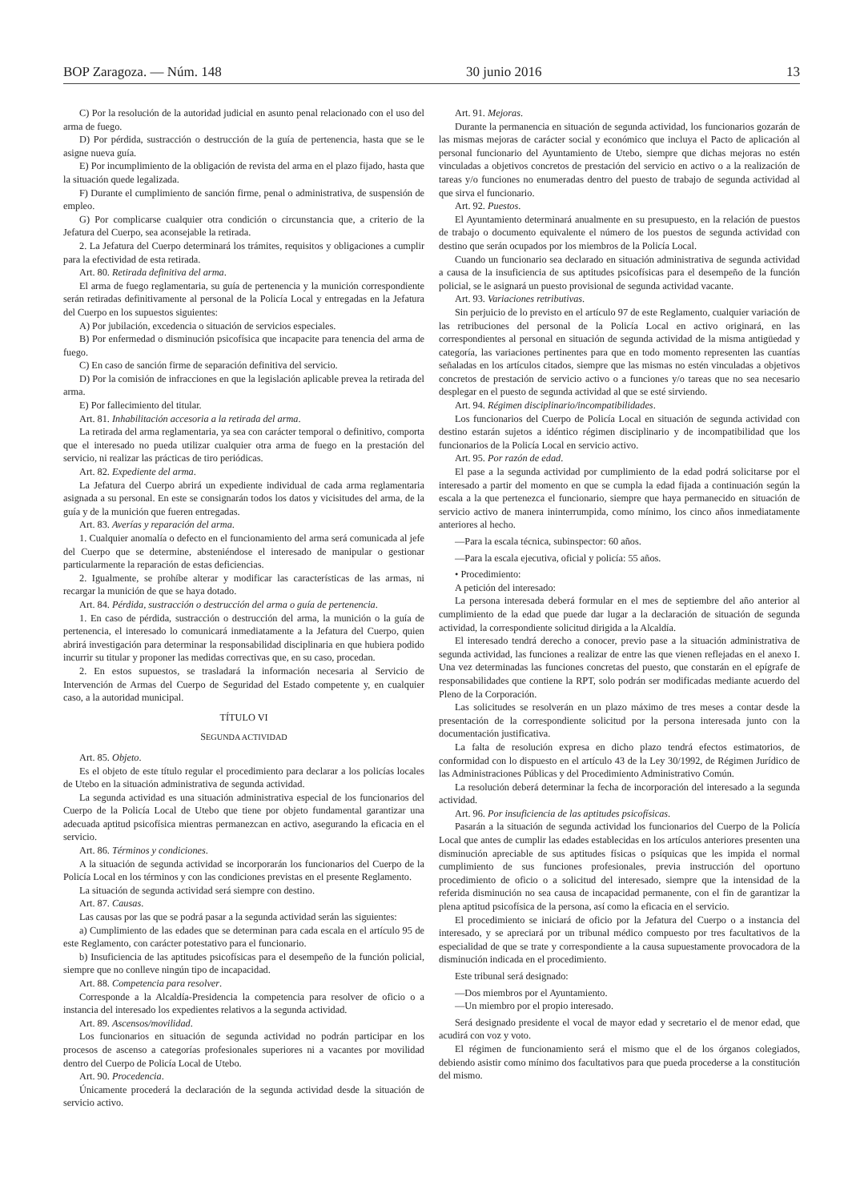BOP Zaragoza. — Núm. 148 30 junio 2016 13
C) Por la resolución de la autoridad judicial en asunto penal relacionado con el uso del arma de fuego.
D) Por pérdida, sustracción o destrucción de la guía de pertenencia, hasta que se le asigne nueva guía.
E) Por incumplimiento de la obligación de revista del arma en el plazo fijado, hasta que la situación quede legalizada.
F) Durante el cumplimiento de sanción firme, penal o administrativa, de suspensión de empleo.
G) Por complicarse cualquier otra condición o circunstancia que, a criterio de la Jefatura del Cuerpo, sea aconsejable la retirada.
2. La Jefatura del Cuerpo determinará los trámites, requisitos y obligaciones a cumplir para la efectividad de esta retirada.
Art. 80. Retirada definitiva del arma.
El arma de fuego reglamentaria, su guía de pertenencia y la munición correspondiente serán retiradas definitivamente al personal de la Policía Local y entregadas en la Jefatura del Cuerpo en los supuestos siguientes:
A) Por jubilación, excedencia o situación de servicios especiales.
B) Por enfermedad o disminución psicofísica que incapacite para tenencia del arma de fuego.
C) En caso de sanción firme de separación definitiva del servicio.
D) Por la comisión de infracciones en que la legislación aplicable prevea la retirada del arma.
E) Por fallecimiento del titular.
Art. 81. Inhabilitación accesoria a la retirada del arma.
La retirada del arma reglamentaria, ya sea con carácter temporal o definitivo, comporta que el interesado no pueda utilizar cualquier otra arma de fuego en la prestación del servicio, ni realizar las prácticas de tiro periódicas.
Art. 82. Expediente del arma.
La Jefatura del Cuerpo abrirá un expediente individual de cada arma reglamentaria asignada a su personal. En este se consignarán todos los datos y vicisitudes del arma, de la guía y de la munición que fueren entregadas.
Art. 83. Averías y reparación del arma.
1. Cualquier anomalía o defecto en el funcionamiento del arma será comunicada al jefe del Cuerpo que se determine, absteniéndose el interesado de manipular o gestionar particularmente la reparación de estas deficiencias.
2. Igualmente, se prohíbe alterar y modificar las características de las armas, ni recargar la munición de que se haya dotado.
Art. 84. Pérdida, sustracción o destrucción del arma o guía de pertenencia.
1. En caso de pérdida, sustracción o destrucción del arma, la munición o la guía de pertenencia, el interesado lo comunicará inmediatamente a la Jefatura del Cuerpo, quien abrirá investigación para determinar la responsabilidad disciplinaria en que hubiera podido incurrir su titular y proponer las medidas correctivas que, en su caso, procedan.
2. En estos supuestos, se trasladará la información necesaria al Servicio de Intervención de Armas del Cuerpo de Seguridad del Estado competente y, en cualquier caso, a la autoridad municipal.
TÍTULO VI
SEGUNDA ACTIVIDAD
Art. 85. Objeto.
Es el objeto de este título regular el procedimiento para declarar a los policías locales de Utebo en la situación administrativa de segunda actividad.
La segunda actividad es una situación administrativa especial de los funcionarios del Cuerpo de la Policía Local de Utebo que tiene por objeto fundamental garantizar una adecuada aptitud psicofísica mientras permanezcan en activo, asegurando la eficacia en el servicio.
Art. 86. Términos y condiciones.
A la situación de segunda actividad se incorporarán los funcionarios del Cuerpo de la Policía Local en los términos y con las condiciones previstas en el presente Reglamento.
La situación de segunda actividad será siempre con destino.
Art. 87. Causas.
Las causas por las que se podrá pasar a la segunda actividad serán las siguientes:
a) Cumplimiento de las edades que se determinan para cada escala en el artículo 95 de este Reglamento, con carácter potestativo para el funcionario.
b) Insuficiencia de las aptitudes psicofísicas para el desempeño de la función policial, siempre que no conlleve ningún tipo de incapacidad.
Art. 88. Competencia para resolver.
Corresponde a la Alcaldía-Presidencia la competencia para resolver de oficio o a instancia del interesado los expedientes relativos a la segunda actividad.
Art. 89. Ascensos/movilidad.
Los funcionarios en situación de segunda actividad no podrán participar en los procesos de ascenso a categorías profesionales superiores ni a vacantes por movilidad dentro del Cuerpo de Policía Local de Utebo.
Art. 90. Procedencia.
Únicamente procederá la declaración de la segunda actividad desde la situación de servicio activo.
Art. 91. Mejoras.
Durante la permanencia en situación de segunda actividad, los funcionarios gozarán de las mismas mejoras de carácter social y económico que incluya el Pacto de aplicación al personal funcionario del Ayuntamiento de Utebo, siempre que dichas mejoras no estén vinculadas a objetivos concretos de prestación del servicio en activo o a la realización de tareas y/o funciones no enumeradas dentro del puesto de trabajo de segunda actividad al que sirva el funcionario.
Art. 92. Puestos.
El Ayuntamiento determinará anualmente en su presupuesto, en la relación de puestos de trabajo o documento equivalente el número de los puestos de segunda actividad con destino que serán ocupados por los miembros de la Policía Local.
Cuando un funcionario sea declarado en situación administrativa de segunda actividad a causa de la insuficiencia de sus aptitudes psicofísicas para el desempeño de la función policial, se le asignará un puesto provisional de segunda actividad vacante.
Art. 93. Variaciones retributivas.
Sin perjuicio de lo previsto en el artículo 97 de este Reglamento, cualquier variación de las retribuciones del personal de la Policía Local en activo originará, en las correspondientes al personal en situación de segunda actividad de la misma antigüedad y categoría, las variaciones pertinentes para que en todo momento representen las cuantías señaladas en los artículos citados, siempre que las mismas no estén vinculadas a objetivos concretos de prestación de servicio activo o a funciones y/o tareas que no sea necesario desplegar en el puesto de segunda actividad al que se esté sirviendo.
Art. 94. Régimen disciplinario/incompatibilidades.
Los funcionarios del Cuerpo de Policía Local en situación de segunda actividad con destino estarán sujetos a idéntico régimen disciplinario y de incompatibilidad que los funcionarios de la Policía Local en servicio activo.
Art. 95. Por razón de edad.
El pase a la segunda actividad por cumplimiento de la edad podrá solicitarse por el interesado a partir del momento en que se cumpla la edad fijada a continuación según la escala a la que pertenezca el funcionario, siempre que haya permanecido en situación de servicio activo de manera ininterrumpida, como mínimo, los cinco años inmediatamente anteriores al hecho.
—Para la escala técnica, subinspector: 60 años.
—Para la escala ejecutiva, oficial y policía: 55 años.
• Procedimiento:
A petición del interesado:
La persona interesada deberá formular en el mes de septiembre del año anterior al cumplimiento de la edad que puede dar lugar a la declaración de situación de segunda actividad, la correspondiente solicitud dirigida a la Alcaldía.
El interesado tendrá derecho a conocer, previo pase a la situación administrativa de segunda actividad, las funciones a realizar de entre las que vienen reflejadas en el anexo I. Una vez determinadas las funciones concretas del puesto, que constarán en el epígrafe de responsabilidades que contiene la RPT, solo podrán ser modificadas mediante acuerdo del Pleno de la Corporación.
Las solicitudes se resolverán en un plazo máximo de tres meses a contar desde la presentación de la correspondiente solicitud por la persona interesada junto con la documentación justificativa.
La falta de resolución expresa en dicho plazo tendrá efectos estimatorios, de conformidad con lo dispuesto en el artículo 43 de la Ley 30/1992, de Régimen Jurídico de las Administraciones Públicas y del Procedimiento Administrativo Común.
La resolución deberá determinar la fecha de incorporación del interesado a la segunda actividad.
Art. 96. Por insuficiencia de las aptitudes psicofísicas.
Pasarán a la situación de segunda actividad los funcionarios del Cuerpo de la Policía Local que antes de cumplir las edades establecidas en los artículos anteriores presenten una disminución apreciable de sus aptitudes físicas o psíquicas que les impida el normal cumplimiento de sus funciones profesionales, previa instrucción del oportuno procedimiento de oficio o a solicitud del interesado, siempre que la intensidad de la referida disminución no sea causa de incapacidad permanente, con el fin de garantizar la plena aptitud psicofísica de la persona, así como la eficacia en el servicio.
El procedimiento se iniciará de oficio por la Jefatura del Cuerpo o a instancia del interesado, y se apreciará por un tribunal médico compuesto por tres facultativos de la especialidad de que se trate y correspondiente a la causa supuestamente provocadora de la disminución indicada en el procedimiento.
Este tribunal será designado:
—Dos miembros por el Ayuntamiento.
—Un miembro por el propio interesado.
Será designado presidente el vocal de mayor edad y secretario el de menor edad, que acudirá con voz y voto.
El régimen de funcionamiento será el mismo que el de los órganos colegiados, debiendo asistir como mínimo dos facultativos para que pueda procederse a la constitución del mismo.